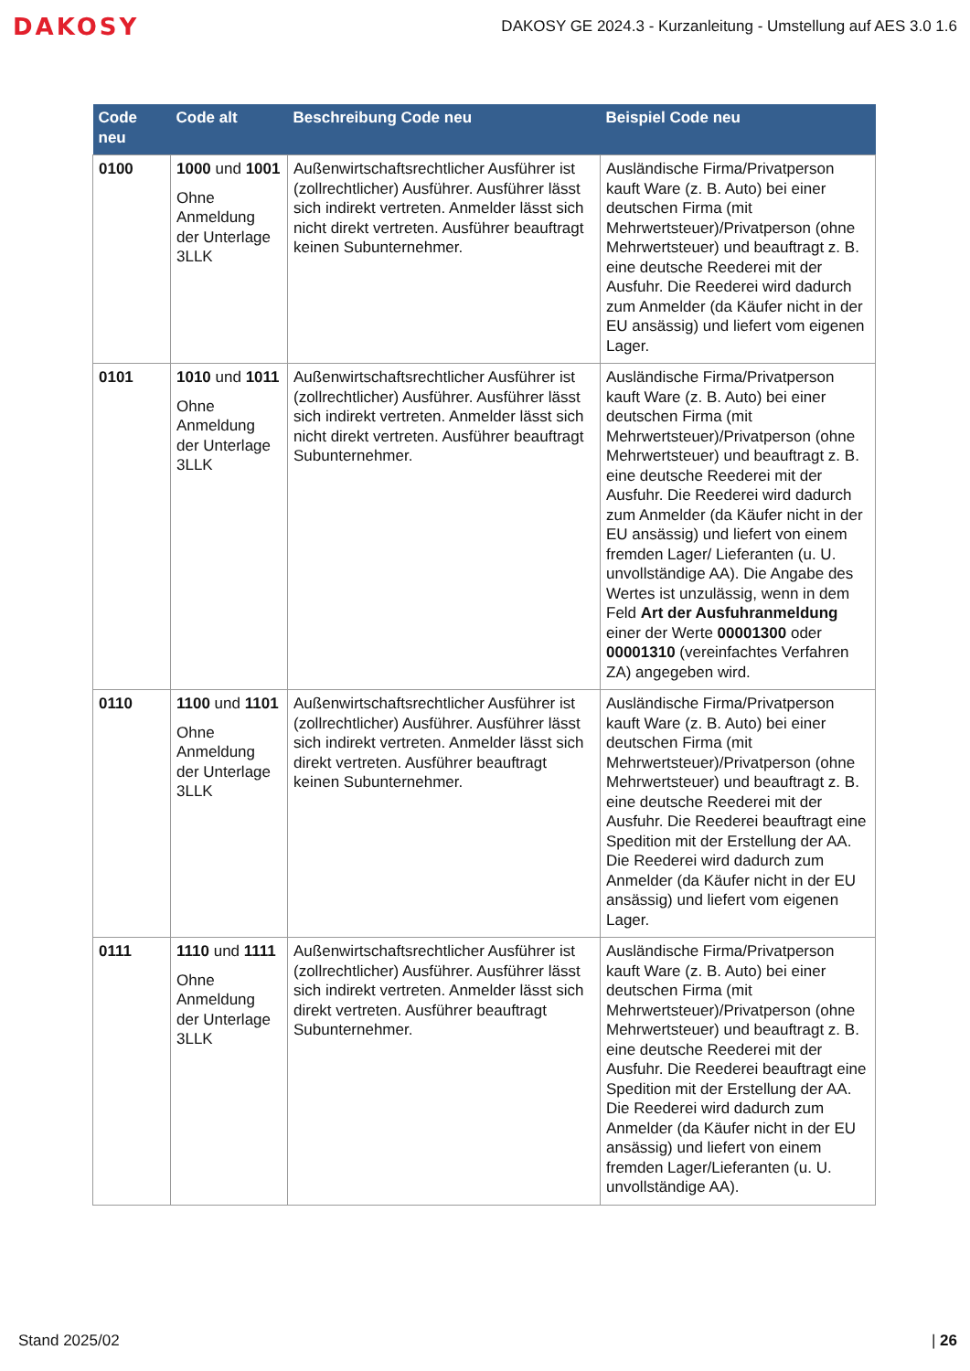DAKOSY
DAKOSY GE 2024.3 - Kurzanleitung - Umstellung auf AES 3.0 1.6
| Code neu | Code alt | Beschreibung Code neu | Beispiel Code neu |
| --- | --- | --- | --- |
| 0100 | 1000 und 1001 Ohne Anmeldung der Unterlage 3LLK | Außenwirtschaftsrechtlicher Ausführer ist (zollrechtlicher) Ausführer. Ausführer lässt sich indirekt vertreten. Anmelder lässt sich nicht direkt vertreten. Ausführer beauftragt keinen Subunternehmer. | Ausländische Firma/Privatperson kauft Ware (z. B. Auto) bei einer deutschen Firma (mit Mehrwertsteuer)/Privatperson (ohne Mehrwertsteuer) und beauftragt z. B. eine deutsche Reederei mit der Ausfuhr. Die Reederei wird dadurch zum Anmelder (da Käufer nicht in der EU ansässig) und liefert vom eigenen Lager. |
| 0101 | 1010 und 1011 Ohne Anmeldung der Unterlage 3LLK | Außenwirtschaftsrechtlicher Ausführer ist (zollrechtlicher) Ausführer. Ausführer lässt sich indirekt vertreten. Anmelder lässt sich nicht direkt vertreten. Ausführer beauftragt Subunternehmer. | Ausländische Firma/Privatperson kauft Ware (z. B. Auto) bei einer deutschen Firma (mit Mehrwertsteuer)/Privatperson (ohne Mehrwertsteuer) und beauftragt z. B. eine deutsche Reederei mit der Ausfuhr. Die Reederei wird dadurch zum Anmelder (da Käufer nicht in der EU ansässig) und liefert von einem fremden Lager/ Lieferanten (u. U. unvollständige AA). Die Angabe des Wertes ist unzulässig, wenn in dem Feld Art der Ausfuhranmeldung einer der Werte 00001300 oder 00001310 (vereinfachtes Verfahren ZA) angegeben wird. |
| 0110 | 1100 und 1101 Ohne Anmeldung der Unterlage 3LLK | Außenwirtschaftsrechtlicher Ausführer ist (zollrechtlicher) Ausführer. Ausführer lässt sich indirekt vertreten. Anmelder lässt sich direkt vertreten. Ausführer beauftragt keinen Subunternehmer. | Ausländische Firma/Privatperson kauft Ware (z. B. Auto) bei einer deutschen Firma (mit Mehrwertsteuer)/Privatperson (ohne Mehrwertsteuer) und beauftragt z. B. eine deutsche Reederei mit der Ausfuhr. Die Reederei beauftragt eine Spedition mit der Erstellung der AA. Die Reederei wird dadurch zum Anmelder (da Käufer nicht in der EU ansässig) und liefert vom eigenen Lager. |
| 0111 | 1110 und 1111 Ohne Anmeldung der Unterlage 3LLK | Außenwirtschaftsrechtlicher Ausführer ist (zollrechtlicher) Ausführer. Ausführer lässt sich indirekt vertreten. Anmelder lässt sich direkt vertreten. Ausführer beauftragt Subunternehmer. | Ausländische Firma/Privatperson kauft Ware (z. B. Auto) bei einer deutschen Firma (mit Mehrwertsteuer)/Privatperson (ohne Mehrwertsteuer) und beauftragt z. B. eine deutsche Reederei mit der Ausfuhr. Die Reederei beauftragt eine Spedition mit der Erstellung der AA. Die Reederei wird dadurch zum Anmelder (da Käufer nicht in der EU ansässig) und liefert von einem fremden Lager/Lieferanten (u. U. unvollständige AA). |
Stand 2025/02 | 26